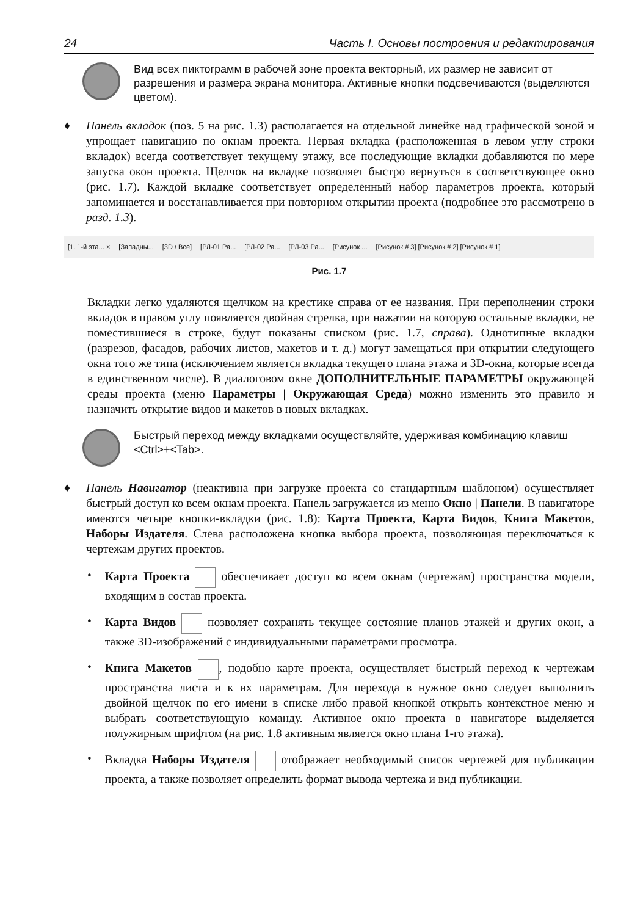24 Часть I. Основы построения и редактирования
Вид всех пиктограмм в рабочей зоне проекта векторный, их размер не зависит от разрешения и размера экрана монитора. Активные кнопки подсвечиваются (выделяются цветом).
♦ Панель вкладок (поз. 5 на рис. 1.3) располагается на отдельной линейке над графической зоной и упрощает навигацию по окнам проекта. Первая вкладка (расположенная в левом углу строки вкладок) всегда соответствует текущему этажу, все последующие вкладки добавляются по мере запуска окон проекта. Щелчок на вкладке позволяет быстро вернуться в соответствующее окно (рис. 1.7). Каждой вкладке соответствует определенный набор параметров проекта, который запоминается и восстанавливается при повторном открытии проекта (подробнее это рассмотрено в разд. 1.3).
[1. 1-й эта... × [Западны... [3D / Все] [РЛ-01 Ра... [РЛ-02 Ра... [РЛ-03 Ра... [Рисунок ... [Рисунок # 3] [Рисунок # 2] [Рисунок # 1]
Рис. 1.7
Вкладки легко удаляются щелчком на крестике справа от ее названия. При переполнении строки вкладок в правом углу появляется двойная стрелка, при нажатии на которую остальные вкладки, не поместившиеся в строке, будут показаны списком (рис. 1.7, справа). Однотипные вкладки (разрезов, фасадов, рабочих листов, макетов и т. д.) могут замещаться при открытии следующего окна того же типа (исключением является вкладка текущего плана этажа и 3D-окна, которые всегда в единственном числе). В диалоговом окне ДОПОЛНИТЕЛЬНЫЕ ПАРАМЕТРЫ окружающей среды проекта (меню Параметры | Окружающая Среда) можно изменить это правило и назначить открытие видов и макетов в новых вкладках.
Быстрый переход между вкладками осуществляйте, удерживая комбинацию клавиш <Ctrl>+<Tab>.
♦ Панель Навигатор (неактивна при загрузке проекта со стандартным шаблоном) осуществляет быстрый доступ ко всем окнам проекта. Панель загружается из меню Окно | Панели. В навигаторе имеются четыре кнопки-вкладки (рис. 1.8): Карта Проекта, Карта Видов, Книга Макетов, Наборы Издателя. Слева расположена кнопка выбора проекта, позволяющая переключаться к чертежам других проектов.
• Карта Проекта обеспечивает доступ ко всем окнам (чертежам) пространства модели, входящим в состав проекта.
• Карта Видов позволяет сохранять текущее состояние планов этажей и других окон, а также 3D-изображений с индивидуальными параметрами просмотра.
• Книга Макетов , подобно карте проекта, осуществляет быстрый переход к чертежам пространства листа и к их параметрам. Для перехода в нужное окно следует выполнить двойной щелчок по его имени в списке либо правой кнопкой открыть контекстное меню и выбрать соответствующую команду. Активное окно проекта в навигаторе выделяется полужирным шрифтом (на рис. 1.8 активным является окно плана 1-го этажа).
• Вкладка Наборы Издателя отображает необходимый список чертежей для публикации проекта, а также позволяет определить формат вывода чертежа и вид публикации.